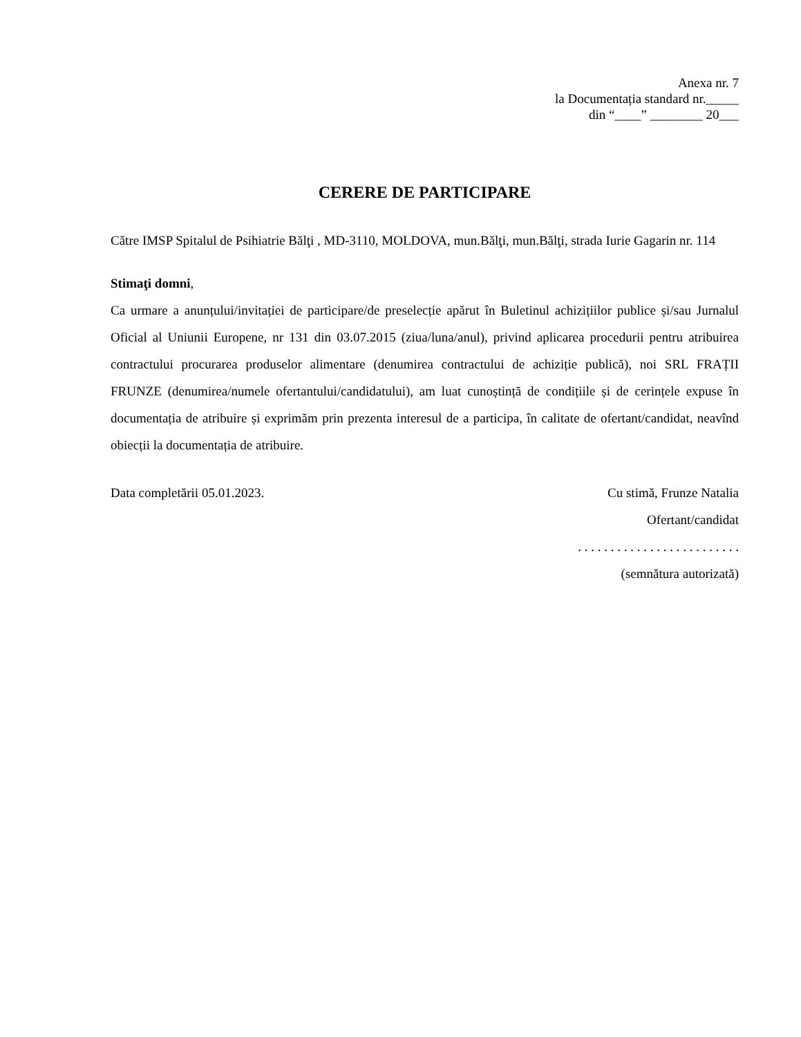Anexa nr. 7
la Documentația standard nr._____
din “____” ________ 20___
CERERE DE PARTICIPARE
Către IMSP Spitalul de Psihiatrie Bălţi , MD-3110, MOLDOVA, mun.Bălţi, mun.Bălţi, strada Iurie Gagarin nr. 114
Stimaţi domni,
Ca urmare a anunțului/invitației de participare/de preselecție apărut în Buletinul achizițiilor publice și/sau Jurnalul Oficial al Uniunii Europene, nr 131 din 03.07.2015 (ziua/luna/anul), privind aplicarea procedurii pentru atribuirea contractului procurarea produselor alimentare (denumirea contractului de achiziție publică), noi SRL FRAȚII FRUNZE (denumirea/numele ofertantului/candidatului), am luat cunoștință de condițiile și de cerințele expuse în documentația de atribuire și exprimăm prin prezenta interesul de a participa, în calitate de ofertant/candidat, neavînd obiecții la documentația de atribuire.
Data completării 05.01.2023. Cu stimă, Frunze Natalia
Ofertant/candidat
. . . . . . . . . . . . . . . . . . . . . . . . .
(semnătura autorizată)